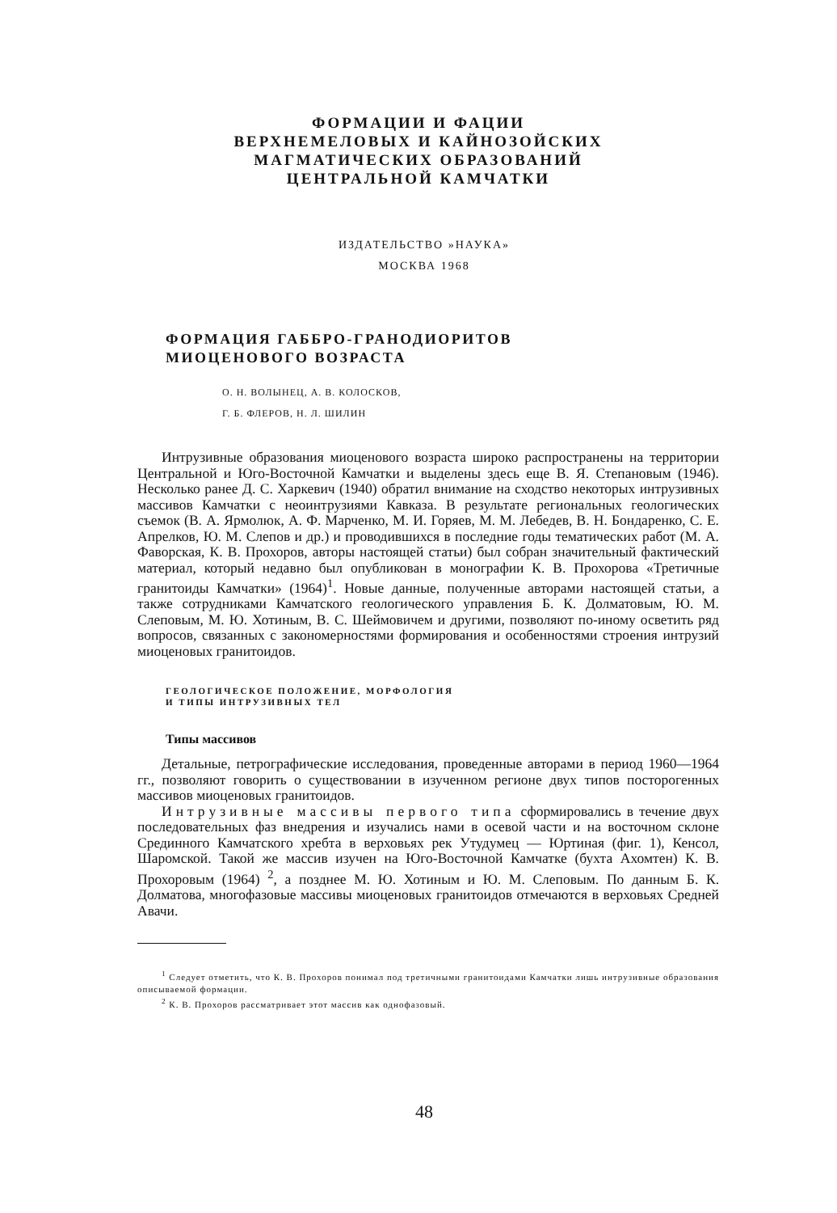ФОРМАЦИИ И ФАЦИИ
ВЕРХНЕМЕЛОВЫХ И КАЙНОЗОЙСКИХ
МАГМАТИЧЕСКИХ ОБРАЗОВАНИЙ
ЦЕНТРАЛЬНОЙ КАМЧАТКИ
ИЗДАТЕЛЬСТВО »НАУКА»
МОСКВА 1968
ФОРМАЦИЯ ГАББРО-ГРАНОДИОРИТОВ
МИОЦЕНОВОГО ВОЗРАСТА
О. Н. ВОЛЫНЕЦ, А. В. КОЛОСКОВ,
Г. Б. ФЛЕРОВ, Н. Л. ШИЛИН
Интрузивные образования миоценового возраста широко распространены на территории Центральной и Юго-Восточной Камчатки и выделены здесь еще В. Я. Степановым (1946). Несколько ранее Д. С. Харкевич (1940) обратил внимание на сходство некоторых интрузивных массивов Камчатки с неоинтрузиями Кавказа. В результате региональных геологических съемок (В. А. Ярмолюк, А. Ф. Марченко, М. И. Горяев, М. М. Лебедев, В. Н. Бондаренко, С. Е. Апрелков, Ю. М. Слепов и др.) и проводившихся в последние годы тематических работ (М. А. Фаворская, К. В. Прохоров, авторы настоящей статьи) был собран значительный фактический материал, который недавно был опубликован в монографии К. В. Прохорова «Третичные гранитоиды Камчатки» (1964)<sup>1</sup>. Новые данные, полученные авторами настоящей статьи, а также сотрудниками Камчатского геологического управления Б. К. Долматовым, Ю. М. Слеповым, М. Ю. Хотиным, В. С. Шеймовичем и другими, позволяют по-иному осветить ряд вопросов, связанных с закономерностями формирования и особенностями строения интрузий миоценовых гранитоидов.
ГЕОЛОГИЧЕСКОЕ ПОЛОЖЕНИЕ, МОРФОЛОГИЯ
И ТИПЫ ИНТРУЗИВНЫХ ТЕЛ
Типы массивов
Детальные, петрографические исследования, проведенные авторами в период 1960—1964 гг., позволяют говорить о существовании в изученном регионе двух типов посторогенных массивов миоценовых гранитоидов.
Интрузивные массивы первого типа сформировались в течение двух последовательных фаз внедрения и изучались нами в осевой части и на восточном склоне Срединного Камчатского хребта в верховьях рек Утудумец — Юртиная (фиг. 1), Кенсол, Шаромской. Такой же массив изучен на Юго-Восточной Камчатке (бухта Ахомтен) К. В. Прохоровым (1964) <sup>2</sup>, а позднее М. Ю. Хотиным и Ю. М. Слеповым. По данным Б. К. Долматова, многофазовые массивы миоценовых гранитоидов отмечаются в верховьях Средней Авачи.
<sup>1</sup> Следует отметить, что К. В. Прохоров понимал под третичными гранитоидами Камчатки лишь интрузивные образования описываемой формации.
<sup>2</sup> К. В. Прохоров рассматривает этот массив как однофазовый.
48